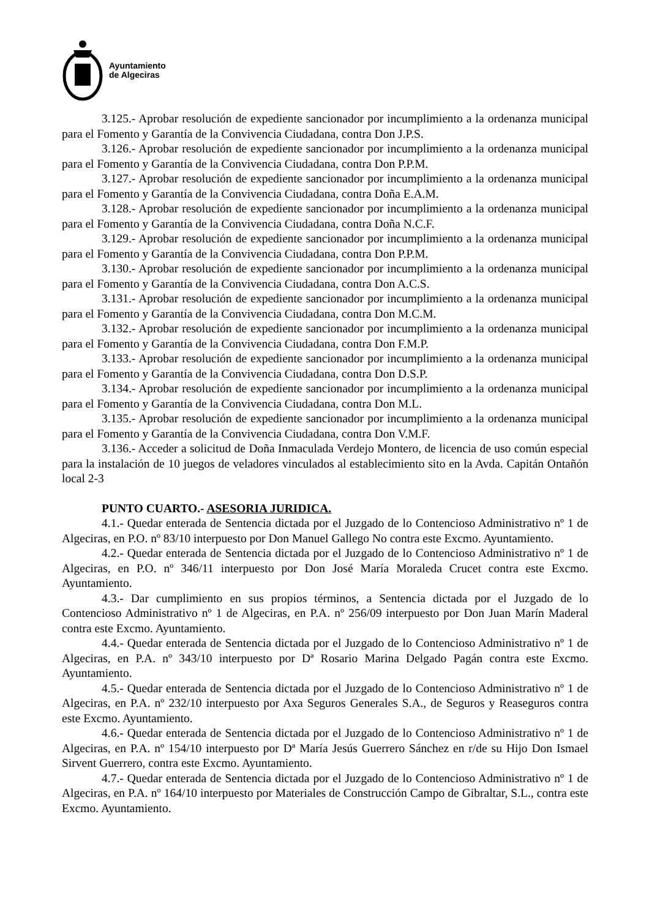Ayuntamiento
de Algeciras
3.125.- Aprobar resolución de expediente sancionador por incumplimiento a la ordenanza municipal para el Fomento y Garantía de la Convivencia Ciudadana, contra Don J.P.S.
3.126.- Aprobar resolución de expediente sancionador por incumplimiento a la ordenanza municipal para el Fomento y Garantía de la Convivencia Ciudadana, contra Don P.P.M.
3.127.- Aprobar resolución de expediente sancionador por incumplimiento a la ordenanza municipal para el Fomento y Garantía de la Convivencia Ciudadana, contra Doña E.A.M.
3.128.- Aprobar resolución de expediente sancionador por incumplimiento a la ordenanza municipal para el Fomento y Garantía de la Convivencia Ciudadana, contra Doña N.C.F.
3.129.- Aprobar resolución de expediente sancionador por incumplimiento a la ordenanza municipal para el Fomento y Garantía de la Convivencia Ciudadana, contra Don P.P.M.
3.130.- Aprobar resolución de expediente sancionador por incumplimiento a la ordenanza municipal para el Fomento y Garantía de la Convivencia Ciudadana, contra Don A.C.S.
3.131.- Aprobar resolución de expediente sancionador por incumplimiento a la ordenanza municipal para el Fomento y Garantía de la Convivencia Ciudadana, contra Don M.C.M.
3.132.- Aprobar resolución de expediente sancionador por incumplimiento a la ordenanza municipal para el Fomento y Garantía de la Convivencia Ciudadana, contra Don F.M.P.
3.133.- Aprobar resolución de expediente sancionador por incumplimiento a la ordenanza municipal para el Fomento y Garantía de la Convivencia Ciudadana, contra Don D.S.P.
3.134.- Aprobar resolución de expediente sancionador por incumplimiento a la ordenanza municipal para el Fomento y Garantía de la Convivencia Ciudadana, contra Don M.L.
3.135.- Aprobar resolución de expediente sancionador por incumplimiento a la ordenanza municipal para el Fomento y Garantía de la Convivencia Ciudadana, contra Don V.M.F.
3.136.- Acceder a solicitud de Doña Inmaculada Verdejo Montero, de licencia de uso común especial para la instalación de 10 juegos de veladores vinculados al establecimiento sito en la Avda. Capitán Ontañón local 2-3
PUNTO CUARTO.- ASESORIA JURIDICA.
4.1.- Quedar enterada de Sentencia dictada por el Juzgado de lo Contencioso Administrativo nº 1 de Algeciras, en P.O. nº 83/10 interpuesto por Don Manuel Gallego No contra este Excmo. Ayuntamiento.
4.2.- Quedar enterada de Sentencia dictada por el Juzgado de lo Contencioso Administrativo nº 1 de Algeciras, en P.O. nº 346/11 interpuesto por Don José María Moraleda Crucet contra este Excmo. Ayuntamiento.
4.3.- Dar cumplimiento en sus propios términos, a Sentencia dictada por el Juzgado de lo Contencioso Administrativo nº 1 de Algeciras, en P.A. nº 256/09 interpuesto por Don Juan Marín Maderal contra este Excmo. Ayuntamiento.
4.4.- Quedar enterada de Sentencia dictada por el Juzgado de lo Contencioso Administrativo nº 1 de Algeciras, en P.A. nº 343/10 interpuesto por Dª Rosario Marina Delgado Pagán contra este Excmo. Ayuntamiento.
4.5.- Quedar enterada de Sentencia dictada por el Juzgado de lo Contencioso Administrativo nº 1 de Algeciras, en P.A. nº 232/10 interpuesto por Axa Seguros Generales S.A., de Seguros y Reaseguros contra este Excmo. Ayuntamiento.
4.6.- Quedar enterada de Sentencia dictada por el Juzgado de lo Contencioso Administrativo nº 1 de Algeciras, en P.A. nº 154/10 interpuesto por Dª María Jesús Guerrero Sánchez en r/de su Hijo Don Ismael Sirvent Guerrero, contra este Excmo. Ayuntamiento.
4.7.- Quedar enterada de Sentencia dictada por el Juzgado de lo Contencioso Administrativo nº 1 de Algeciras, en P.A. nº 164/10 interpuesto por Materiales de Construcción Campo de Gibraltar, S.L., contra este Excmo. Ayuntamiento.